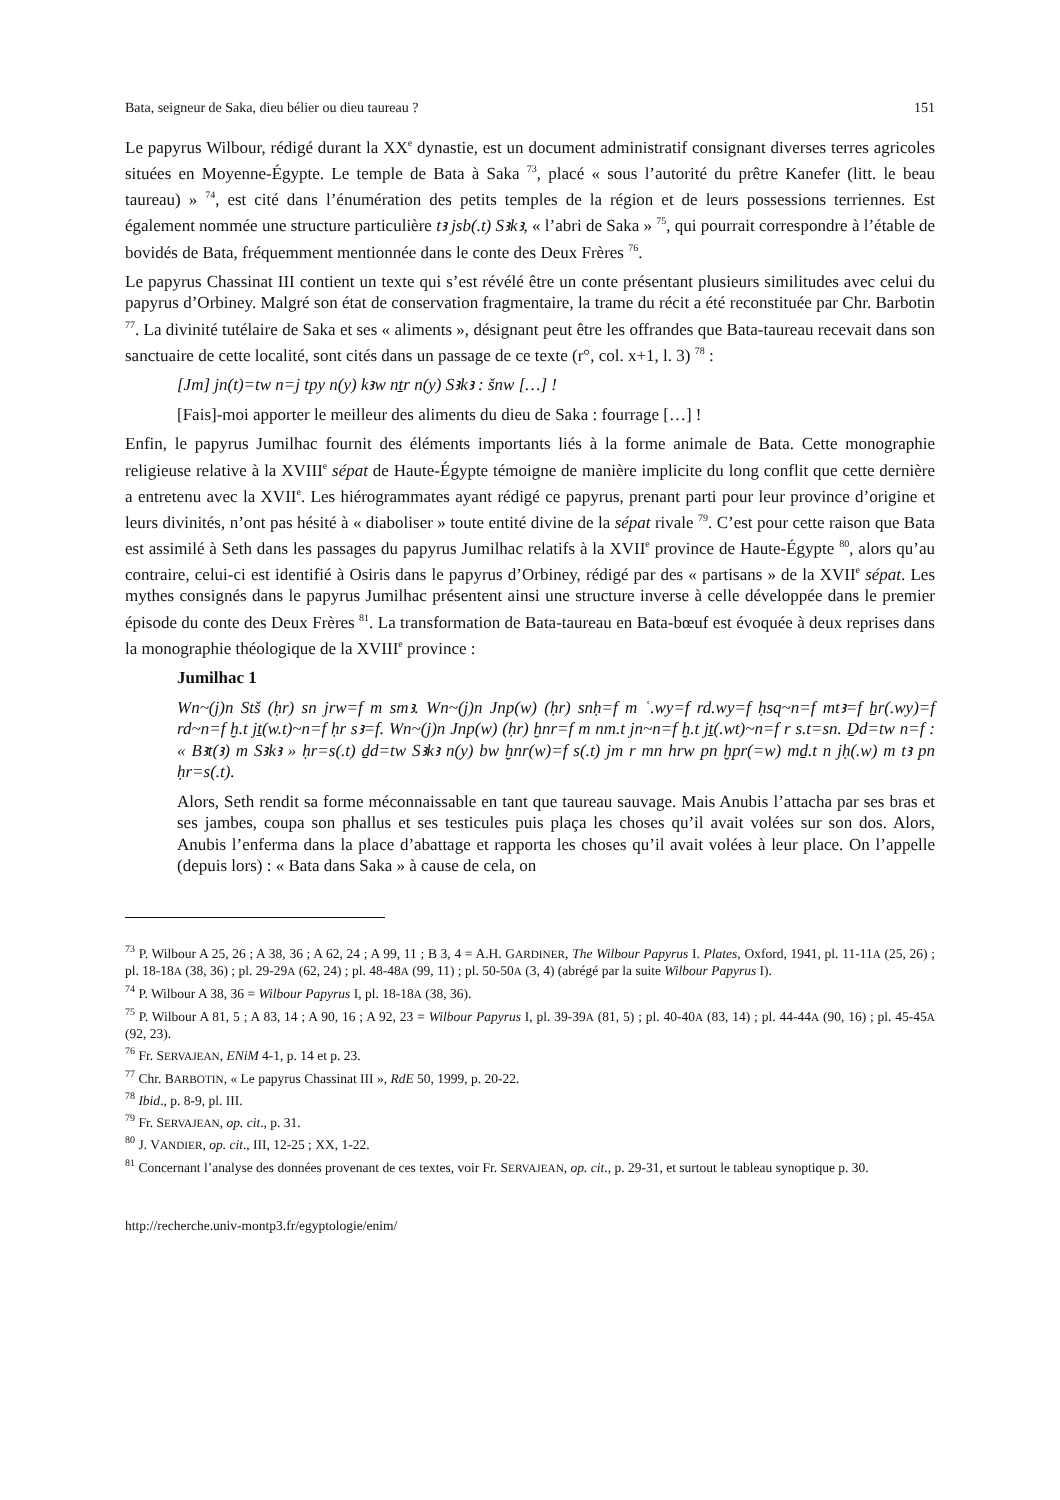Bata, seigneur de Saka, dieu bélier ou dieu taureau ? 151
Le papyrus Wilbour, rédigé durant la XX<sup>e</sup> dynastie, est un document administratif consignant diverses terres agricoles situées en Moyenne-Égypte. Le temple de Bata à Saka <sup>73</sup>, placé « sous l’autorité du prêtre Kanefer (litt. le beau taureau) » <sup>74</sup>, est cité dans l’énumération des petits temples de la région et de leurs possessions terriennes. Est également nommée une structure particulière tꜣ jsb(.t) Sꜣkꜣ, « l’abri de Saka » <sup>75</sup>, qui pourrait correspondre à l’étable de bovidés de Bata, fréquemment mentionnée dans le conte des Deux Frères <sup>76</sup>.
Le papyrus Chassinat III contient un texte qui s’est révélé être un conte présentant plusieurs similitudes avec celui du papyrus d’Orbiney. Malgré son état de conservation fragmentaire, la trame du récit a été reconstituée par Chr. Barbotin <sup>77</sup>. La divinité tutélaire de Saka et ses « aliments », désignant peut être les offrandes que Bata-taureau recevait dans son sanctuaire de cette localité, sont cités dans un passage de ce texte (r°, col. x+1, l. 3) <sup>78</sup> :
[Jm] jn(t)=tw n=j tpy n(y) kꜣw nṯr n(y) Sꜣkꜣ : šnw […] !
[Fais]-moi apporter le meilleur des aliments du dieu de Saka : fourrage […] !
Enfin, le papyrus Jumilhac fournit des éléments importants liés à la forme animale de Bata. Cette monographie religieuse relative à la XVIII<sup>e</sup> sépat de Haute-Égypte témoigne de manière implicite du long conflit que cette dernière a entretenu avec la XVII<sup>e</sup>. Les hiérogrammates ayant rédigé ce papyrus, prenant parti pour leur province d’origine et leurs divinités, n’ont pas hésité à « diaboliser » toute entité divine de la sépat rivale <sup>79</sup>. C’est pour cette raison que Bata est assimilé à Seth dans les passages du papyrus Jumilhac relatifs à la XVII<sup>e</sup> province de Haute-Égypte <sup>80</sup>, alors qu’au contraire, celui-ci est identifié à Osiris dans le papyrus d’Orbiney, rédigé par des « partisans » de la XVII<sup>e</sup> sépat. Les mythes consignés dans le papyrus Jumilhac présentent ainsi une structure inverse à celle développée dans le premier épisode du conte des Deux Frères <sup>81</sup>. La transformation de Bata-taureau en Bata-bœuf est évoquée à deux reprises dans la monographie théologique de la XVIII<sup>e</sup> province :
Jumilhac 1
Wn~(j)n Stš (ḥr) sn jrw=f m smꜣ. Wn~(j)n Jnp(w) (ḥr) snḥ=f m ʿ.wy=f rd.wy=f ḥsq~n=f mtꜣ=f ẖr(.wy)=f rd~n=f ḫ.t jṯ(w.t)~n=f ḥr sꜣ=f. Wn~(j)n Jnp(w) (ḥr) ḫnr=f m nm.t jn~n=f ḫ.t jṯ(.wt)~n=f r s.t=sn. Ḏd=tw n=f : « Bꜣt(ꜣ) m Sꜣkꜣ » ḥr=s(.t) ḏd=tw Sꜣkꜣ n(y) bw ḫnr(w)=f s(.t) jm r mn hrw pn ḫpr(=w) mḏ.t n jḥ(.w) m tꜣ pn ḥr=s(.t).
Alors, Seth rendit sa forme méconnaissable en tant que taureau sauvage. Mais Anubis l’attacha par ses bras et ses jambes, coupa son phallus et ses testicules puis plaça les choses qu’il avait volées sur son dos. Alors, Anubis l’enferma dans la place d’abattage et rapporta les choses qu’il avait volées à leur place. On l’appelle (depuis lors) : « Bata dans Saka » à cause de cela, on
<sup>73</sup> P. Wilbour A 25, 26 ; A 38, 36 ; A 62, 24 ; A 99, 11 ; B 3, 4 = A.H. GARDINER, The Wilbour Papyrus I. Plates, Oxford, 1941, pl. 11-11A (25, 26) ; pl. 18-18A (38, 36) ; pl. 29-29A (62, 24) ; pl. 48-48A (99, 11) ; pl. 50-50A (3, 4) (abrégé par la suite Wilbour Papyrus I).
<sup>74</sup> P. Wilbour A 38, 36 = Wilbour Papyrus I, pl. 18-18A (38, 36).
<sup>75</sup> P. Wilbour A 81, 5 ; A 83, 14 ; A 90, 16 ; A 92, 23 = Wilbour Papyrus I, pl. 39-39A (81, 5) ; pl. 40-40A (83, 14) ; pl. 44-44A (90, 16) ; pl. 45-45A (92, 23).
<sup>76</sup> Fr. SERVAJEAN, ENiM 4-1, p. 14 et p. 23.
<sup>77</sup> Chr. BARBOTIN, « Le papyrus Chassinat III », RdE 50, 1999, p. 20-22.
<sup>78</sup> Ibid., p. 8-9, pl. III.
<sup>79</sup> Fr. SERVAJEAN, op. cit., p. 31.
<sup>80</sup> J. VANDIER, op. cit., III, 12-25 ; XX, 1-22.
<sup>81</sup> Concernant l’analyse des données provenant de ces textes, voir Fr. SERVAJEAN, op. cit., p. 29-31, et surtout le tableau synoptique p. 30.
http://recherche.univ-montp3.fr/egyptologie/enim/